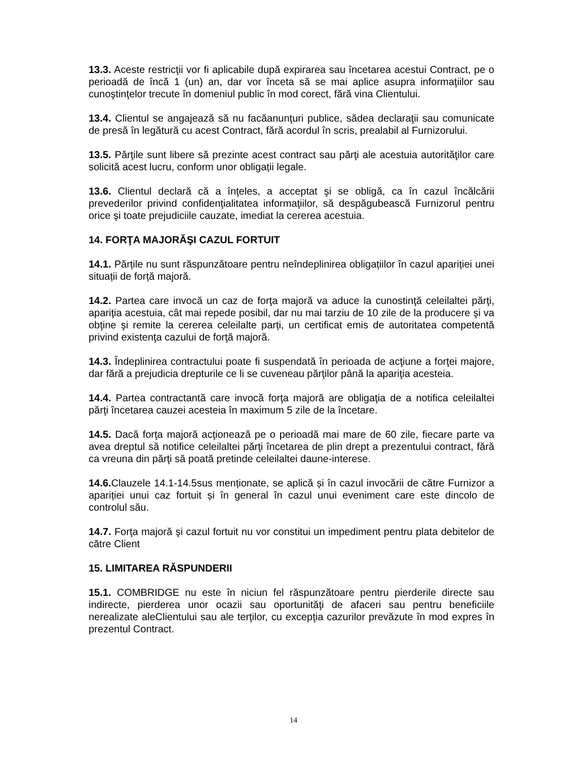13.3. Aceste restricţii vor fi aplicabile după expirarea sau încetarea acestui Contract, pe o perioadă de încă 1 (un) an, dar vor înceta să se mai aplice asupra informaţiilor sau cunoştinţelor trecute în domeniul public în mod corect, fără vina Clientului.
13.4. Clientul se angajează să nu facăanunţuri publice, sădea declaraţii sau comunicate de presă în legătură cu acest Contract, fără acordul în scris, prealabil al Furnizorului.
13.5. Părţile sunt libere să prezinte acest contract sau părţi ale acestuia autorităţilor care solicită acest lucru, conform unor obligații legale.
13.6. Clientul declară că a înţeles, a acceptat şi se obligă, ca în cazul încălcării prevederilor privind confidenţialitatea informaţiilor, să despăgubească Furnizorul pentru orice şi toate prejudiciile cauzate, imediat la cererea acestuia.
14. FORŢA MAJORĂŞI CAZUL FORTUIT
14.1. Părțile nu sunt răspunzătoare pentru neîndeplinirea obligațiilor în cazul apariției unei situații de forță majoră.
14.2. Partea care invocă un caz de forţa majoră va aduce la cunostinţă celeilaltei părţi, apariţia acestuia, cât mai repede posibil, dar nu mai tarziu de 10 zile de la producere şi va obţine şi remite la cererea celeilalte parți, un certificat emis de autoritatea competentă privind existenţa cazului de forţă majoră.
14.3. Îndeplinirea contractului poate fi suspendată în perioada de acţiune a forţei majore, dar fără a prejudicia drepturile ce li se cuveneau părţilor până la apariţia acesteia.
14.4. Partea contractantă care invocă forţa majoră are obligaţia de a notifica celeilaltei părţi încetarea cauzei acesteia în maximum 5 zile de la încetare.
14.5. Dacă forţa majoră acţionează pe o perioadă mai mare de 60 zile, fiecare parte va avea dreptul să notifice celeilaltei părţi încetarea de plin drept a prezentului contract, fără ca vreuna din părţi să poată pretinde celeilaltei daune-interese.
14.6. Clauzele 14.1-14.5sus menționate, se aplică și în cazul invocării de către Furnizor a apariției unui caz fortuit și în general în cazul unui eveniment care este dincolo de controlul său.
14.7. Forţa majoră şi cazul fortuit nu vor constitui un impediment pentru plata debitelor de către Client
15. LIMITAREA RĂSPUNDERII
15.1. COMBRIDGE nu este în niciun fel răspunzătoare pentru pierderile directe sau indirecte, pierderea unor ocazii sau oportunităţi de afaceri sau pentru beneficiile nerealizate aleClientului sau ale terţilor, cu excepţia cazurilor prevăzute în mod expres în prezentul Contract.
14